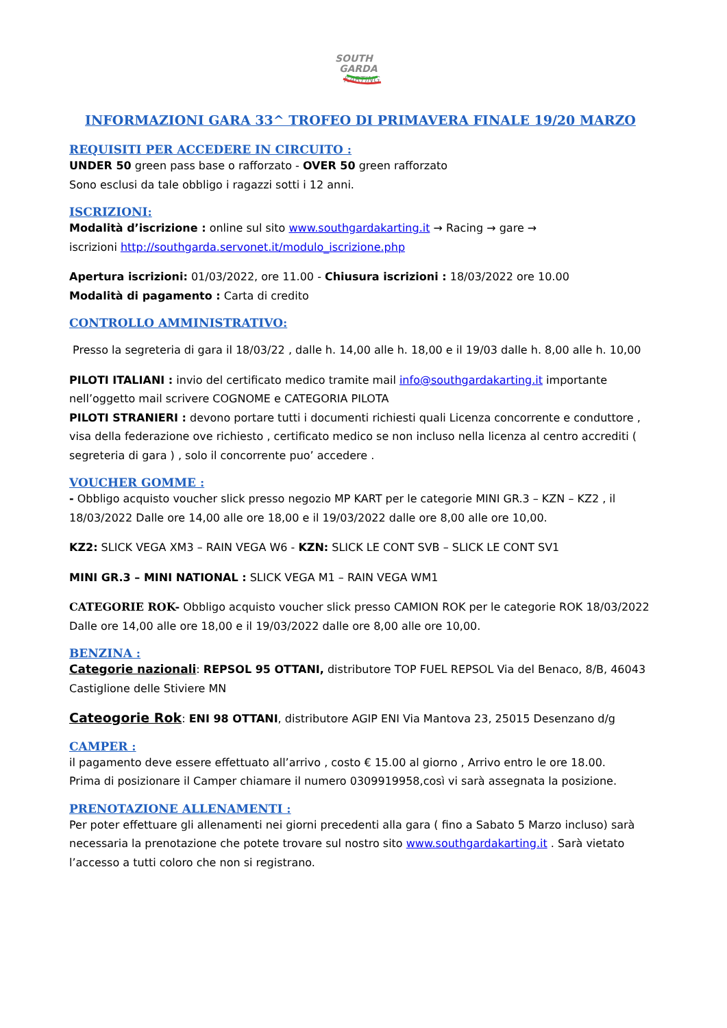SOUTH
GARDA
KARTING
INFORMAZIONI GARA 33^ TROFEO DI PRIMAVERA FINALE 19/20 MARZO
REQUISITI PER ACCEDERE IN CIRCUITO :
UNDER 50 green pass base o rafforzato - OVER 50 green rafforzato
Sono esclusi da tale obbligo i ragazzi sotti i 12 anni.
ISCRIZIONI:
Modalità d’iscrizione : online sul sito www.southgardakarting.it → Racing → gare →
iscrizioni http://southgarda.servonet.it/modulo_iscrizione.php
Apertura iscrizioni: 01/03/2022, ore 11.00 - Chiusura iscrizioni : 18/03/2022 ore 10.00
Modalità di pagamento : Carta di credito
CONTROLLO AMMINISTRATIVO:
Presso la segreteria di gara il 18/03/22 , dalle h. 14,00 alle h. 18,00 e il 19/03 dalle h. 8,00 alle h. 10,00
PILOTI ITALIANI : invio del certificato medico tramite mail info@southgardakarting.it importante nell’oggetto mail scrivere COGNOME e CATEGORIA PILOTA
PILOTI STRANIERI : devono portare tutti i documenti richiesti quali Licenza concorrente e conduttore , visa della federazione ove richiesto , certificato medico se non incluso nella licenza al centro accrediti ( segreteria di gara ) , solo il concorrente puo’ accedere .
VOUCHER GOMME :
- Obbligo acquisto voucher slick presso negozio MP KART per le categorie MINI GR.3 – KZN – KZ2 , il 18/03/2022 Dalle ore 14,00 alle ore 18,00 e il 19/03/2022 dalle ore 8,00 alle ore 10,00.
KZ2: SLICK VEGA XM3 – RAIN VEGA W6 - KZN: SLICK LE CONT SVB – SLICK LE CONT SV1
MINI GR.3 – MINI NATIONAL : SLICK VEGA M1 – RAIN VEGA WM1
CATEGORIE ROK- Obbligo acquisto voucher slick presso CAMION ROK per le categorie ROK 18/03/2022 Dalle ore 14,00 alle ore 18,00 e il 19/03/2022 dalle ore 8,00 alle ore 10,00.
BENZINA :
Categorie nazionali: REPSOL 95 OTTANI, distributore TOP FUEL REPSOL Via del Benaco, 8/B, 46043 Castiglione delle Stiviere MN
Cateogorie Rok: ENI 98 OTTANI, distributore AGIP ENI Via Mantova 23, 25015 Desenzano d/g
CAMPER :
il pagamento deve essere effettuato all’arrivo , costo € 15.00 al giorno , Arrivo entro le ore 18.00.
Prima di posizionare il Camper chiamare il numero 0309919958,così vi sarà assegnata la posizione.
PRENOTAZIONE ALLENAMENTI :
Per poter effettuare gli allenamenti nei giorni precedenti alla gara ( fino a Sabato 5 Marzo incluso) sarà necessaria la prenotazione che potete trovare sul nostro sito www.southgardakarting.it . Sarà vietato l’accesso a tutti coloro che non si registrano.